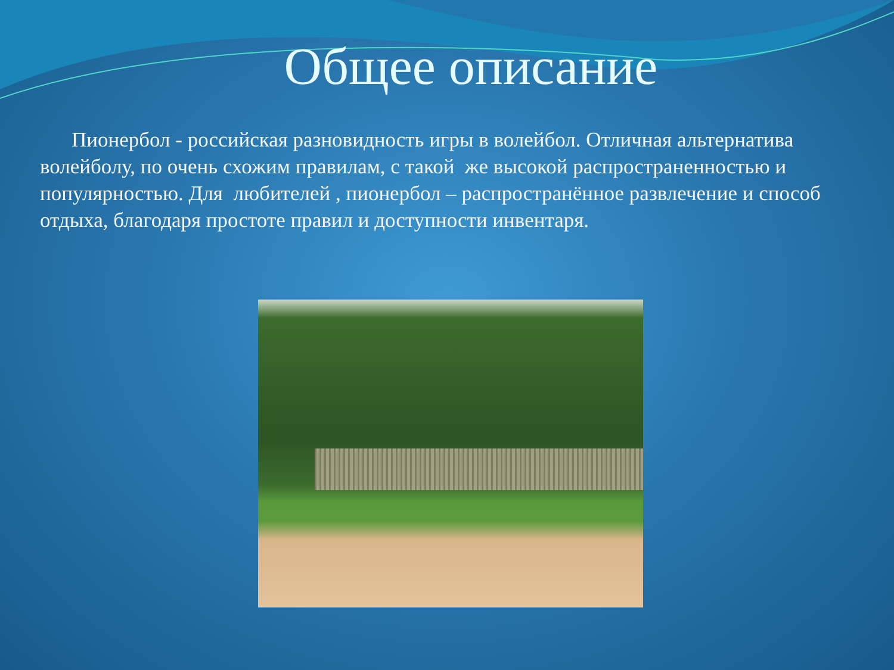Общее описание
Пионербол - российская разновидность игры в волейбол. Отличная альтернатива волейболу, по очень схожим правилам, с такой же высокой распространенностью и популярностью. Для любителей , пионербол – распространённое развлечение и способ отдыха, благодаря простоте правил и доступности инвентаря.